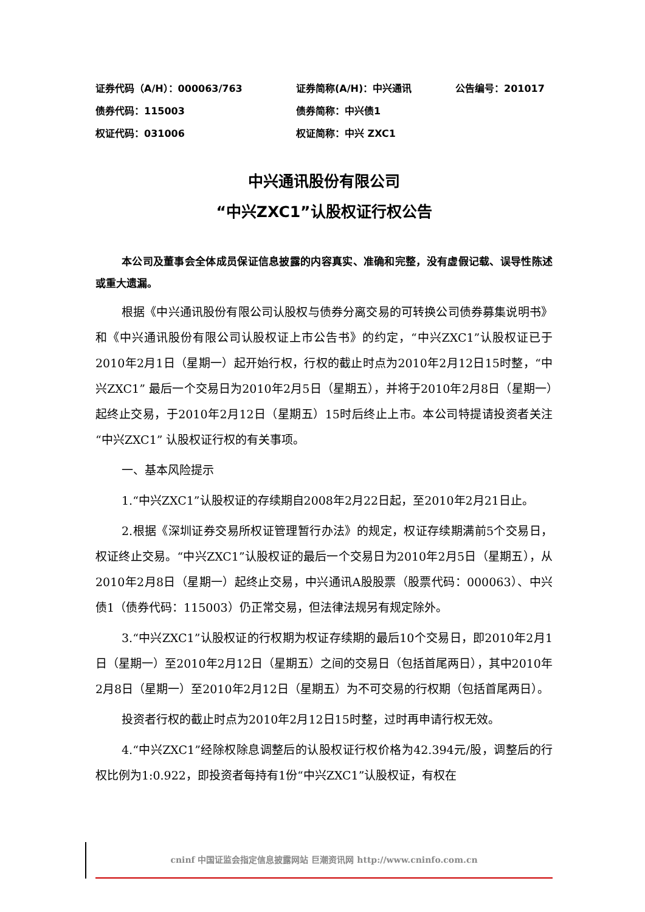证券代码（A/H）：000063/763 证券简称(A/H)：中兴通讯 公告编号：201017
债券代码：115003 债券简称：中兴债1
权证代码：031006 权证简称：中兴 ZXC1
中兴通讯股份有限公司
“中兴ZXC1”认股权证行权公告
本公司及董事会全体成员保证信息披露的内容真实、准确和完整，没有虚假记载、误导性陈述或重大遗漏。
根据《中兴通讯股份有限公司认股权与债券分离交易的可转换公司债券募集说明书》和《中兴通讯股份有限公司认股权证上市公告书》的约定，“中兴ZXC1”认股权证已于2010年2月1日（星期一）起开始行权，行权的截止时点为2010年2月12日15时整，“中兴ZXC1” 最后一个交易日为2010年2月5日（星期五），并将于2010年2月8日（星期一）起终止交易，于2010年2月12日（星期五）15时后终止上市。本公司特提请投资者关注“中兴ZXC1” 认股权证行权的有关事项。
一、基本风险提示
1.“中兴ZXC1”认股权证的存续期自2008年2月22日起，至2010年2月21日止。
2.根据《深圳证券交易所权证管理暂行办法》的规定，权证存续期满前5个交易日，权证终止交易。“中兴ZXC1”认股权证的最后一个交易日为2010年2月5日（星期五），从2010年2月8日（星期一）起终止交易，中兴通讯A股股票（股票代码：000063）、中兴债1（债券代码：115003）仍正常交易，但法律法规另有规定除外。
3.“中兴ZXC1”认股权证的行权期为权证存续期的最后10个交易日，即2010年2月1日（星期一）至2010年2月12日（星期五）之间的交易日（包括首尾两日），其中2010年2月8日（星期一）至2010年2月12日（星期五）为不可交易的行权期（包括首尾两日）。
投资者行权的截止时点为2010年2月12日15时整，过时再申请行权无效。
4.“中兴ZXC1”经除权除息调整后的认股权证行权价格为42.394元/股，调整后的行权比例为1:0.922，即投资者每持有1份“中兴ZXC1”认股权证，有权在
cninf 中国证监会指定信息披露网站 巨潮资讯网 http://www.cninfo.com.cn